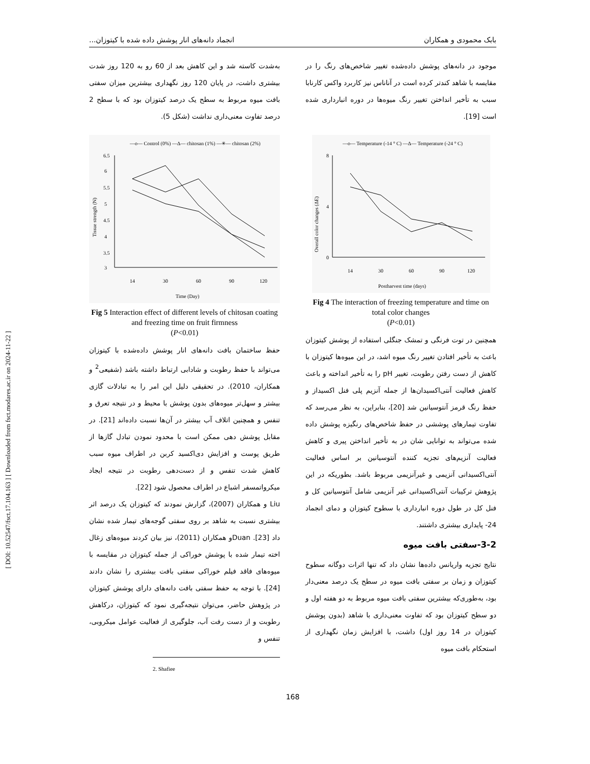[ DOI: 10.52547/fsct.17.104.163 ] [ Downloaded from fsct.modares.ac.ir on 2024-11-22 ]
بابک محمودی و همکاران انجماد دانه‌های انار پوشش داده شده با کیتوزان...
موجود در دانه‌های پوشش داده‌شده تغییر شاخص‌های رنگ را در مقایسه با شاهد کندتر کرده است در آناناس نیز کاربرد واکس کارنابا سبب به تأخیر انداختن تغییر رنگ میوه‌ها در دوره انبارداری شده است [19].
—o— Temperature (-14 ° C) —Δ— Temperature (-24 ° C)
0
4
8
14
30
60
90
120
Postharvest time (days)
Overall color changes (ΔE)
Fig 4 The interaction of freezing temperature and time on total color changes
(P<0.01)
همچنین در توت فرنگی و تمشک جنگلی استفاده از پوشش کیتوزان باعث به تأخیر افتادن تغییر رنگ میوه اشد، در این میوه‌ها کیتوزان با کاهش از دست رفتن رطوبت، تغییر pH را به تأخیر انداخته و باعث کاهش فعالیت آنتی‌اکسیدان‌ها از جمله آنزیم پلی فنل اکسیداز و حفظ رنگ قرمز آنتوسیانین شد [20]، بنابراین، به نظر می‌رسد که تفاوت تیمارهای پوششی در حفظ شاخص‌های رنگیزه پوشش داده شده می‌تواند به توانایی شان در به تأخیر انداختن پیری و کاهش فعالیت آنزیم‌های تجزیه کننده آنتوسیانین بر اساس فعالیت آنتی‌اکسیدانی آنزیمی و غیرآنزیمی مربوط باشد. بطوریکه در این پژوهش ترکیبات آنتی‌اکسیدانی غیر آنزیمی شامل آنتوسیانین کل و فنل کل در طول دوره انبارداری با سطوح کیتوزان و دمای انجماد 24- پایداری بیشتری داشتند.
3-2-سفتی بافت میوه
نتایج تجزیه واریانس داده‌ها نشان داد که تنها اثرات دوگانه سطوح کیتوزان و زمان بر سفتی بافت میوه در سطح یک درصد معنی‌دار بود، به‌طوری‌که بیشترین سفتی بافت میوه مربوط به دو هفته اول و دو سطح کیتوزان بود که تفاوت معنی‌داری با شاهد (بدون پوشش کیتوزان در 14 روز اول) داشت، با افزایش زمان نگهداری از استحکام بافت میوه
به‌شدت کاسته شد و این کاهش بعد از 60 رو به 120 روز شدت بیشتری داشت، در پایان 120 روز نگهداری بیشترین میزان سفتی بافت میوه مربوط به سطح یک درصد کیتوزان بود که با سطح 2 درصد تفاوت معنی‌داری نداشت (شکل 5).
—o— Control (0%) —Δ— chitosan (1%) —✳— chitosan (2%)
6.5
6
5.5
5
4.5
4
3.5
3
14
30
60
90
120
Time (Day)
Tissue strength (N)
Fig 5 Interaction effect of different levels of chitosan coating and freezing time on fruit firmness
(P<0.01)
حفظ ساختمان بافت دانه‌های انار پوشش داده‌شده با کیتوزان می‌تواند با حفظ رطوبت و شادابی ارتباط داشته باشد (شفیعی<sup>2</sup> و همکاران، 2010). در تحقیقی دلیل این امر را به تبادلات گازی بیشتر و سهل‌تر میوه‌های بدون پوشش با محیط و در نتیجه تعرق و تنفس و همچنین اتلاف آب بیشتر در آن‌ها نسبت داده‌اند [21]. در مقابل پوشش دهی ممکن است با محدود نمودن تبادل گازها از طریق پوست و افزایش دی‌اکسید کربن در اطراف میوه سبب کاهش شدت تنفس و از دست‌دهی رطوبت در نتیجه ایجاد میکرواتمسفر اشباع در اطراف محصول شود [22].
Liu و همکاران (2007)، گزارش نمودند که کیتوزان یک درصد اثر بیشتری نسبت به شاهد بر روی سفتی گوجه‌های تیمار شده نشان داد [23]. Duanو همکاران (2011)، نیز بیان کردند میوه‌های زغال اخته تیمار شده با پوشش خوراکی از جمله کیتوزان در مقایسه با میوه‌های فاقد فیلم خوراکی سفتی بافت بیشتری را نشان دادند [24]. با توجه به حفظ سفتی بافت دانه‌های دارای پوشش کیتوزان در پژوهش حاضر، می‌توان نتیجه‌گیری نمود که کیتوزان، درکاهش رطوبت و از دست رفت آب، جلوگیری از فعالیت عوامل میکروبی، تنفس و
2. Shafiee
168